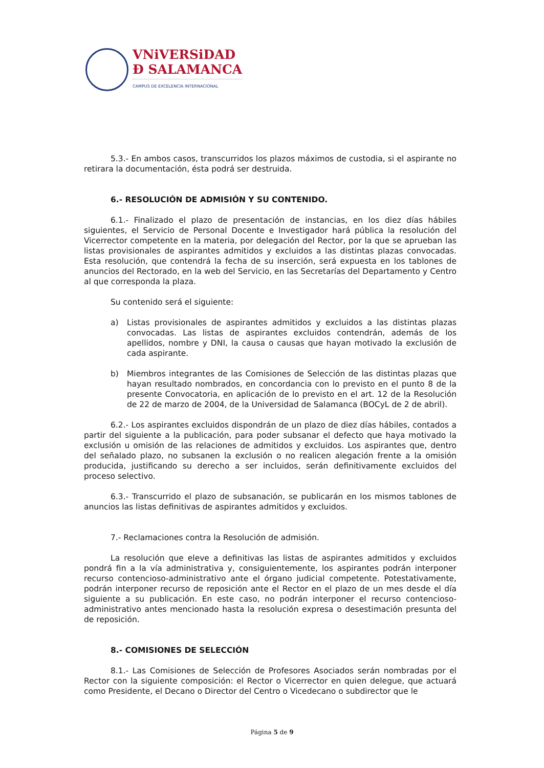VNiVERSiDAD
Ð SALAMANCA
CAMPUS DE EXCELENCIA INTERNACIONAL
5.3.- En ambos casos, transcurridos los plazos máximos de custodia, si el aspirante no retirara la documentación, ésta podrá ser destruida.
6.- RESOLUCIÓN DE ADMISIÓN Y SU CONTENIDO.
6.1.- Finalizado el plazo de presentación de instancias, en los diez días hábiles siguientes, el Servicio de Personal Docente e Investigador hará pública la resolución del Vicerrector competente en la materia, por delegación del Rector, por la que se aprueban las listas provisionales de aspirantes admitidos y excluidos a las distintas plazas convocadas. Esta resolución, que contendrá la fecha de su inserción, será expuesta en los tablones de anuncios del Rectorado, en la web del Servicio, en las Secretarías del Departamento y Centro al que corresponda la plaza.
Su contenido será el siguiente:
a) Listas provisionales de aspirantes admitidos y excluidos a las distintas plazas convocadas. Las listas de aspirantes excluidos contendrán, además de los apellidos, nombre y DNI, la causa o causas que hayan motivado la exclusión de cada aspirante.
b) Miembros integrantes de las Comisiones de Selección de las distintas plazas que hayan resultado nombrados, en concordancia con lo previsto en el punto 8 de la presente Convocatoria, en aplicación de lo previsto en el art. 12 de la Resolución de 22 de marzo de 2004, de la Universidad de Salamanca (BOCyL de 2 de abril).
6.2.- Los aspirantes excluidos dispondrán de un plazo de diez días hábiles, contados a partir del siguiente a la publicación, para poder subsanar el defecto que haya motivado la exclusión u omisión de las relaciones de admitidos y excluidos. Los aspirantes que, dentro del señalado plazo, no subsanen la exclusión o no realicen alegación frente a la omisión producida, justificando su derecho a ser incluidos, serán definitivamente excluidos del proceso selectivo.
6.3.- Transcurrido el plazo de subsanación, se publicarán en los mismos tablones de anuncios las listas definitivas de aspirantes admitidos y excluidos.
7.- Reclamaciones contra la Resolución de admisión.
La resolución que eleve a definitivas las listas de aspirantes admitidos y excluidos pondrá fin a la vía administrativa y, consiguientemente, los aspirantes podrán interponer recurso contencioso-administrativo ante el órgano judicial competente. Potestativamente, podrán interponer recurso de reposición ante el Rector en el plazo de un mes desde el día siguiente a su publicación. En este caso, no podrán interponer el recurso contencioso-administrativo antes mencionado hasta la resolución expresa o desestimación presunta del de reposición.
8.- COMISIONES DE SELECCIÓN
8.1.- Las Comisiones de Selección de Profesores Asociados serán nombradas por el Rector con la siguiente composición: el Rector o Vicerrector en quien delegue, que actuará como Presidente, el Decano o Director del Centro o Vicedecano o subdirector que le
Página 5 de 9